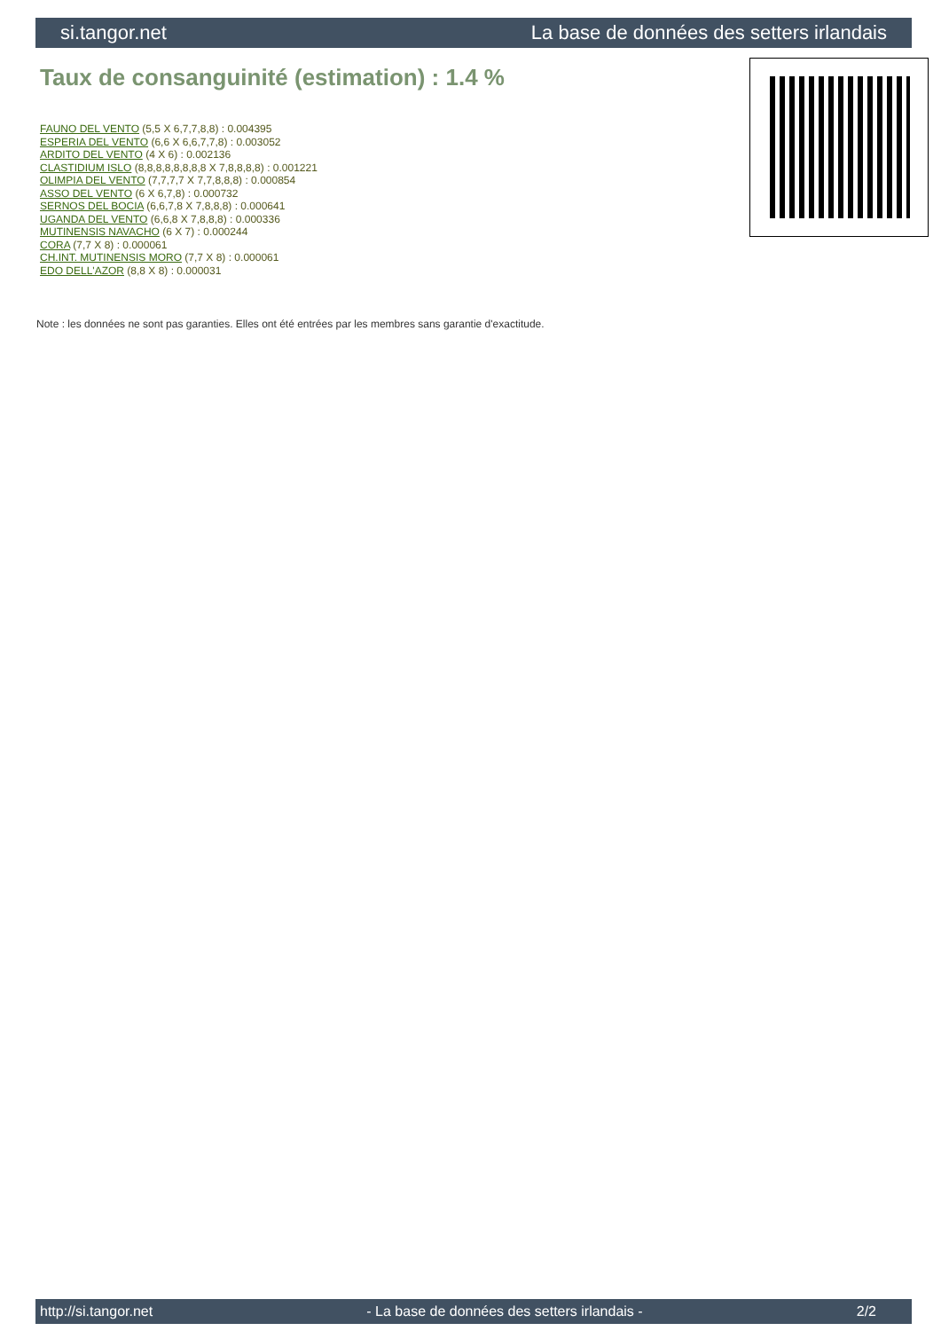si.tangor.net La base de données des setters irlandais
Taux de consanguinité (estimation) : 1.4 %
FAUNO DEL VENTO (5,5 X 6,7,7,8,8) : 0.004395
ESPERIA DEL VENTO (6,6 X 6,6,7,7,8) : 0.003052
ARDITO DEL VENTO (4 X 6) : 0.002136
CLASTIDIUM ISLO (8,8,8,8,8,8,8,8 X 7,8,8,8,8) : 0.001221
OLIMPIA DEL VENTO (7,7,7,7 X 7,7,8,8,8) : 0.000854
ASSO DEL VENTO (6 X 6,7,8) : 0.000732
SERNOS DEL BOCIA (6,6,7,8 X 7,8,8,8) : 0.000641
UGANDA DEL VENTO (6,6,8 X 7,8,8,8) : 0.000336
MUTINENSIS NAVACHO (6 X 7) : 0.000244
CORA (7,7 X 8) : 0.000061
CH.INT. MUTINENSIS MORO (7,7 X 8) : 0.000061
EDO DELL'AZOR (8,8 X 8) : 0.000031
Note : les données ne sont pas garanties. Elles ont été entrées par les membres sans garantie d'exactitude.
http://si.tangor.net - La base de données des setters irlandais - 2/2